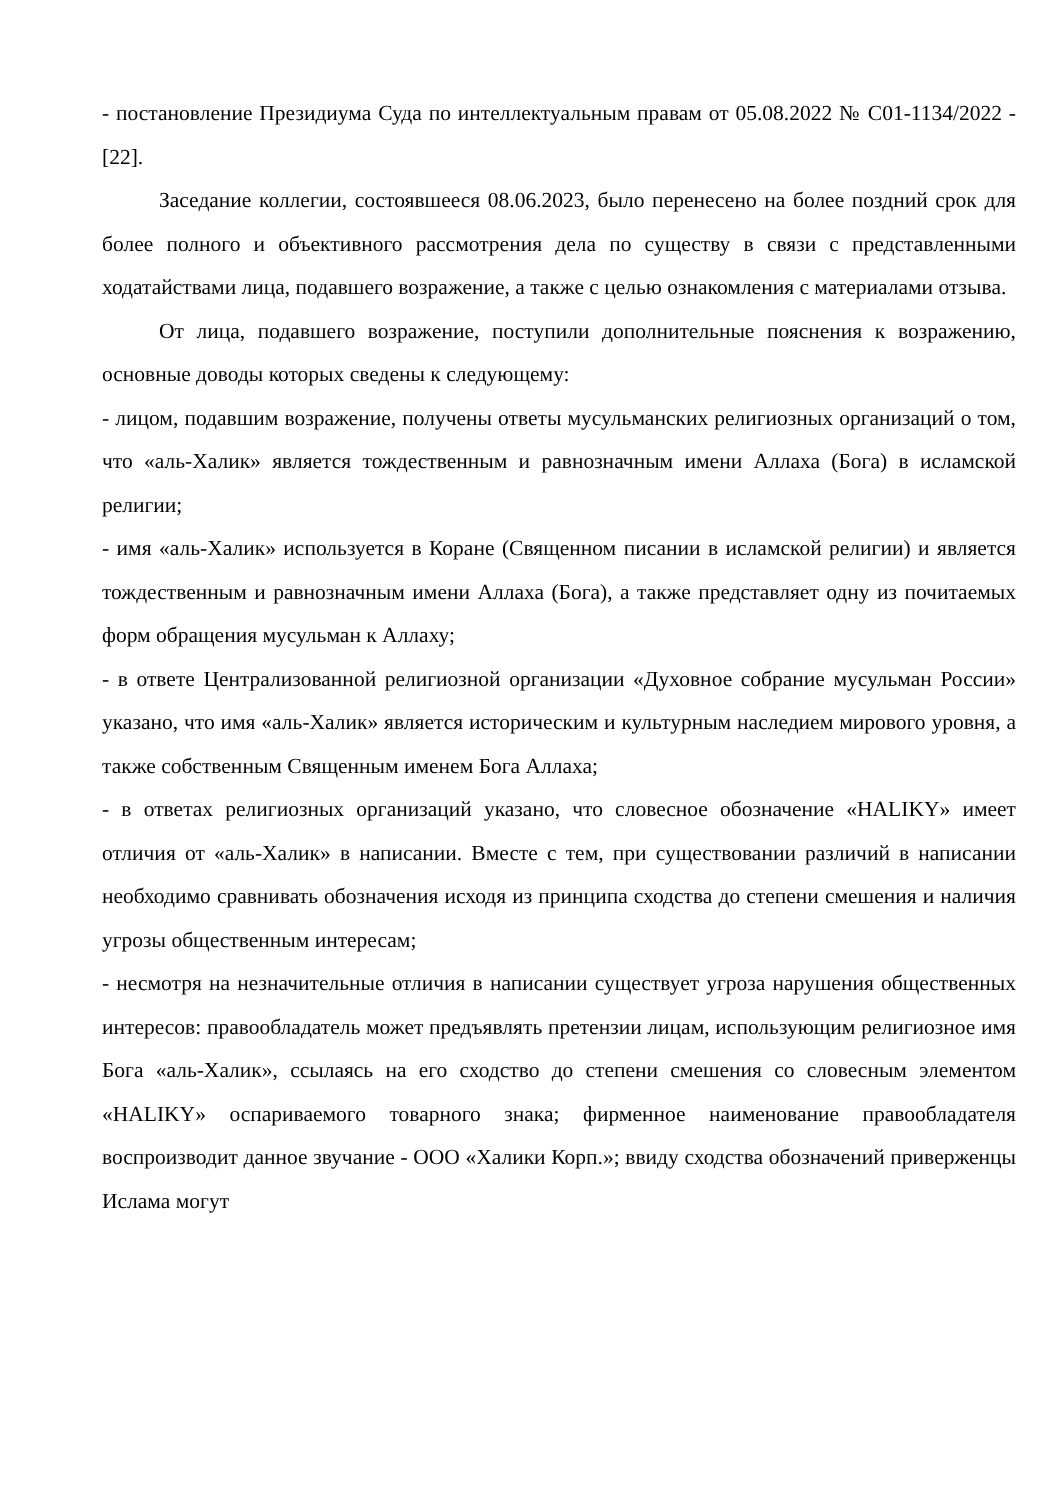- постановление Президиума Суда по интеллектуальным правам от 05.08.2022 № С01-1134/2022 - [22].
Заседание коллегии, состоявшееся 08.06.2023, было перенесено на более поздний срок для более полного и объективного рассмотрения дела по существу в связи с представленными ходатайствами лица, подавшего возражение, а также с целью ознакомления с материалами отзыва.
От лица, подавшего возражение, поступили дополнительные пояснения к возражению, основные доводы которых сведены к следующему:
- лицом, подавшим возражение, получены ответы мусульманских религиозных организаций о том, что «аль-Халик» является тождественным и равнозначным имени Аллаха (Бога) в исламской религии;
- имя «аль-Халик» используется в Коране (Священном писании в исламской религии) и является тождественным и равнозначным имени Аллаха (Бога), а также представляет одну из почитаемых форм обращения мусульман к Аллаху;
- в ответе Централизованной религиозной организации «Духовное собрание мусульман России» указано, что имя «аль-Халик» является историческим и культурным наследием мирового уровня, а также собственным Священным именем Бога Аллаха;
- в ответах религиозных организаций указано, что словесное обозначение «HALIKY» имеет отличия от «аль-Халик» в написании. Вместе с тем, при существовании различий в написании необходимо сравнивать обозначения исходя из принципа сходства до степени смешения и наличия угрозы общественным интересам;
- несмотря на незначительные отличия в написании существует угроза нарушения общественных интересов: правообладатель может предъявлять претензии лицам, использующим религиозное имя Бога «аль-Халик», ссылаясь на его сходство до степени смешения со словесным элементом «HALIKY» оспариваемого товарного знака; фирменное наименование правообладателя воспроизводит данное звучание - ООО «Халики Корп.»; ввиду сходства обозначений приверженцы Ислама могут